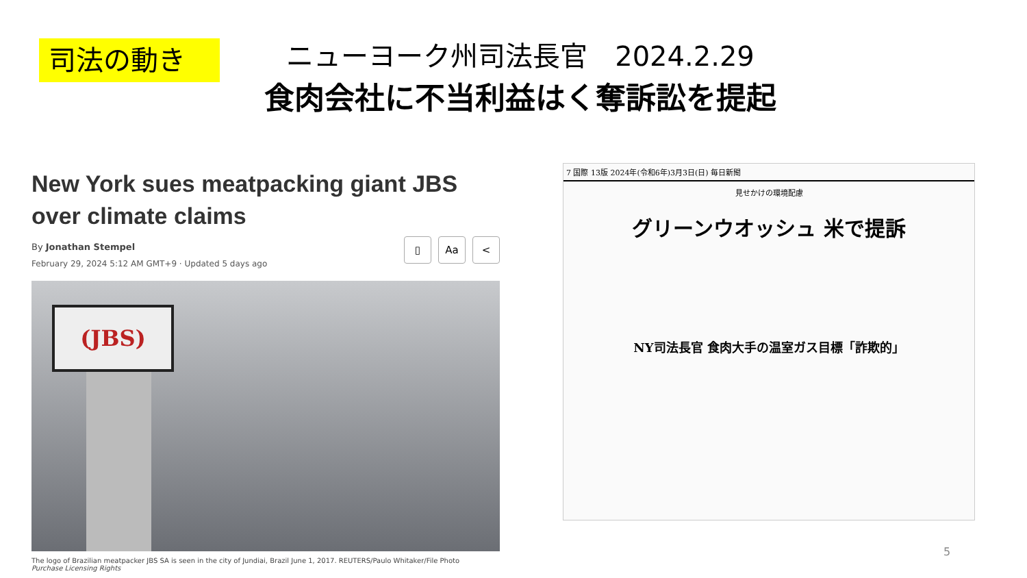司法の動き
ニューヨーク州司法長官　2024.2.29
食肉会社に不当利益はく奪訴訟を提起
New York sues meatpacking giant JBS over climate claims
By Jonathan Stempel
February 29, 2024 5:12 AM GMT+9 · Updated 5 days ago
▯ Aa <
(JBS)
The logo of Brazilian meatpacker JBS SA is seen in the city of Jundiai, Brazil June 1, 2017. REUTERS/Paulo Whitaker/File Photo
Purchase Licensing Rights
7 国際 13版 2024年(令和6年)3月3日(日) 毎日新聞
見せかけの環境配慮
グリーンウオッシュ 米で提訴
NY司法長官 食肉大手の温室ガス目標「詐欺的」
5